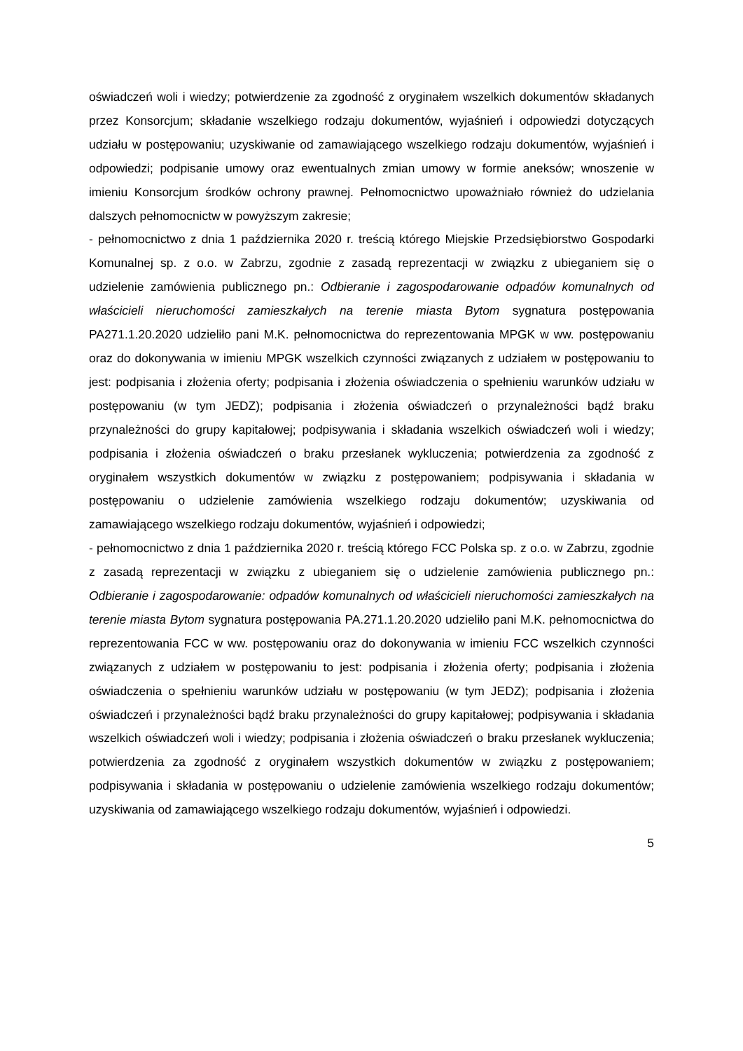oświadczeń woli i wiedzy; potwierdzenie za zgodność z oryginałem wszelkich dokumentów składanych przez Konsorcjum; składanie wszelkiego rodzaju dokumentów, wyjaśnień i odpowiedzi dotyczących udziału w postępowaniu; uzyskiwanie od zamawiającego wszelkiego rodzaju dokumentów, wyjaśnień i odpowiedzi; podpisanie umowy oraz ewentualnych zmian umowy w formie aneksów; wnoszenie w imieniu Konsorcjum środków ochrony prawnej. Pełnomocnictwo upoważniało również do udzielania dalszych pełnomocnictw w powyższym zakresie;
- pełnomocnictwo z dnia 1 października 2020 r. treścią którego Miejskie Przedsiębiorstwo Gospodarki Komunalnej sp. z o.o. w Zabrzu, zgodnie z zasadą reprezentacji w związku z ubieganiem się o udzielenie zamówienia publicznego pn.: Odbieranie i zagospodarowanie odpadów komunalnych od właścicieli nieruchomości zamieszkałych na terenie miasta Bytom sygnatura postępowania PA271.1.20.2020 udzieliło pani M.K. pełnomocnictwa do reprezentowania MPGK w ww. postępowaniu oraz do dokonywania w imieniu MPGK wszelkich czynności związanych z udziałem w postępowaniu to jest: podpisania i złożenia oferty; podpisania i złożenia oświadczenia o spełnieniu warunków udziału w postępowaniu (w tym JEDZ); podpisania i złożenia oświadczeń o przynależności bądź braku przynależności do grupy kapitałowej; podpisywania i składania wszelkich oświadczeń woli i wiedzy; podpisania i złożenia oświadczeń o braku przesłanek wykluczenia; potwierdzenia za zgodność z oryginałem wszystkich dokumentów w związku z postępowaniem; podpisywania i składania w postępowaniu o udzielenie zamówienia wszelkiego rodzaju dokumentów; uzyskiwania od zamawiającego wszelkiego rodzaju dokumentów, wyjaśnień i odpowiedzi;
- pełnomocnictwo z dnia 1 października 2020 r. treścią którego FCC Polska sp. z o.o. w Zabrzu, zgodnie z zasadą reprezentacji w związku z ubieganiem się o udzielenie zamówienia publicznego pn.: Odbieranie i zagospodarowanie: odpadów komunalnych od właścicieli nieruchomości zamieszkałych na terenie miasta Bytom sygnatura postępowania PA.271.1.20.2020 udzieliło pani M.K. pełnomocnictwa do reprezentowania FCC w ww. postępowaniu oraz do dokonywania w imieniu FCC wszelkich czynności związanych z udziałem w postępowaniu to jest: podpisania i złożenia oferty; podpisania i złożenia oświadczenia o spełnieniu warunków udziału w postępowaniu (w tym JEDZ); podpisania i złożenia oświadczeń i przynależności bądź braku przynależności do grupy kapitałowej; podpisywania i składania wszelkich oświadczeń woli i wiedzy; podpisania i złożenia oświadczeń o braku przesłanek wykluczenia; potwierdzenia za zgodność z oryginałem wszystkich dokumentów w związku z postępowaniem; podpisywania i składania w postępowaniu o udzielenie zamówienia wszelkiego rodzaju dokumentów; uzyskiwania od zamawiającego wszelkiego rodzaju dokumentów, wyjaśnień i odpowiedzi.
5